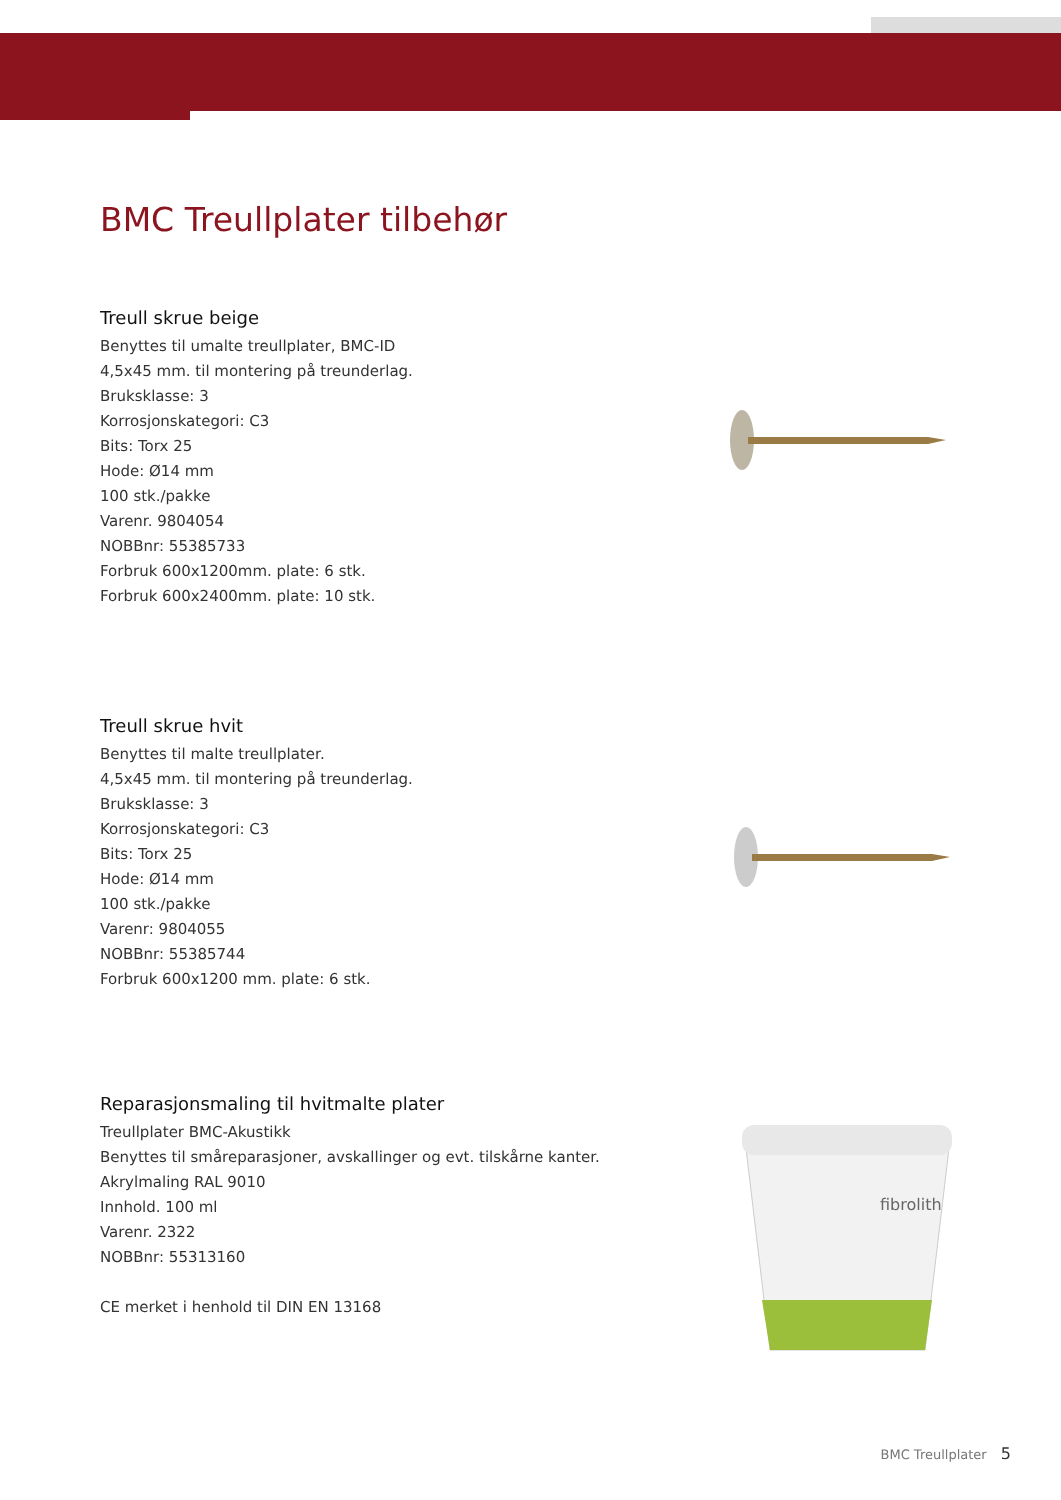BMC Treullplater tilbehør
Treull skrue beige
Benyttes til umalte treullplater, BMC-ID
4,5x45 mm. til montering på treunderlag.
Bruksklasse: 3
Korrosjonskategori: C3
Bits: Torx 25
Hode: Ø14 mm
100 stk./pakke
Varenr. 9804054
NOBBnr: 55385733
Forbruk 600x1200mm. plate: 6 stk.
Forbruk 600x2400mm. plate: 10 stk.
Treull skrue hvit
Benyttes til malte treullplater.
4,5x45 mm. til montering på treunderlag.
Bruksklasse: 3
Korrosjonskategori: C3
Bits: Torx 25
Hode: Ø14 mm
100 stk./pakke
Varenr: 9804055
NOBBnr: 55385744
Forbruk 600x1200 mm. plate: 6 stk.
Reparasjonsmaling til hvitmalte plater
Treullplater BMC-Akustikk
Benyttes til småreparasjoner, avskallinger og evt. tilskårne kanter.
Akrylmaling RAL 9010
Innhold. 100 ml
Varenr. 2322
NOBBnr: 55313160
CE merket i henhold til DIN EN 13168
fibrolith
BMC Treullplater 5